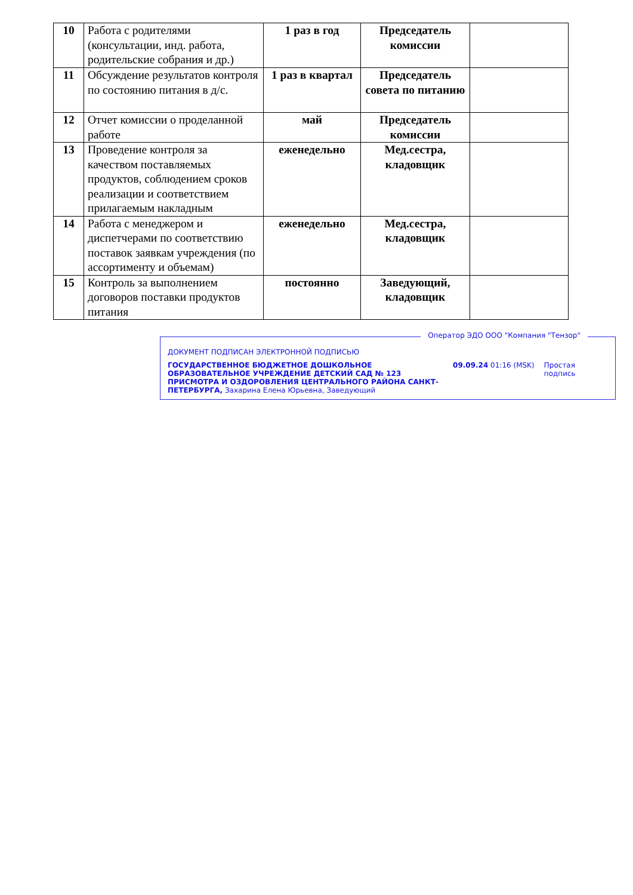| 10 | Работа с родителями (консультации, инд. работа, родительские собрания и др.) | 1 раз в год | Председатель комиссии | |
| 11 | Обсуждение результатов контроля по состоянию питания в д/с. | 1 раз в квартал | Председатель совета по питанию | |
| 12 | Отчет комиссии о проделанной работе | май | Председатель комиссии | |
| 13 | Проведение контроля за качеством поставляемых продуктов, соблюдением сроков реализации и соответствием прилагаемым накладным | еженедельно | Мед.сестра, кладовщик | |
| 14 | Работа с менеджером и диспетчерами по соответствию поставок заявкам учреждения (по ассортименту и объемам) | еженедельно | Мед.сестра, кладовщик | |
| 15 | Контроль за выполнением договоров поставки продуктов питания | постоянно | Заведующий, кладовщик | |
Оператор ЭДО ООО "Компания "Тензор"
ДОКУМЕНТ ПОДПИСАН ЭЛЕКТРОННОЙ ПОДПИСЬЮ
ГОСУДАРСТВЕННОЕ БЮДЖЕТНОЕ ДОШКОЛЬНОЕ ОБРАЗОВАТЕЛЬНОЕ УЧРЕЖДЕНИЕ ДЕТСКИЙ САД № 123 ПРИСМОТРА И ОЗДОРОВЛЕНИЯ ЦЕНТРАЛЬНОГО РАЙОНА САНКТ-ПЕТЕРБУРГА, Захарина Елена Юрьевна, Заведующий
09.09.24 01:16 (MSK) Простая подпись